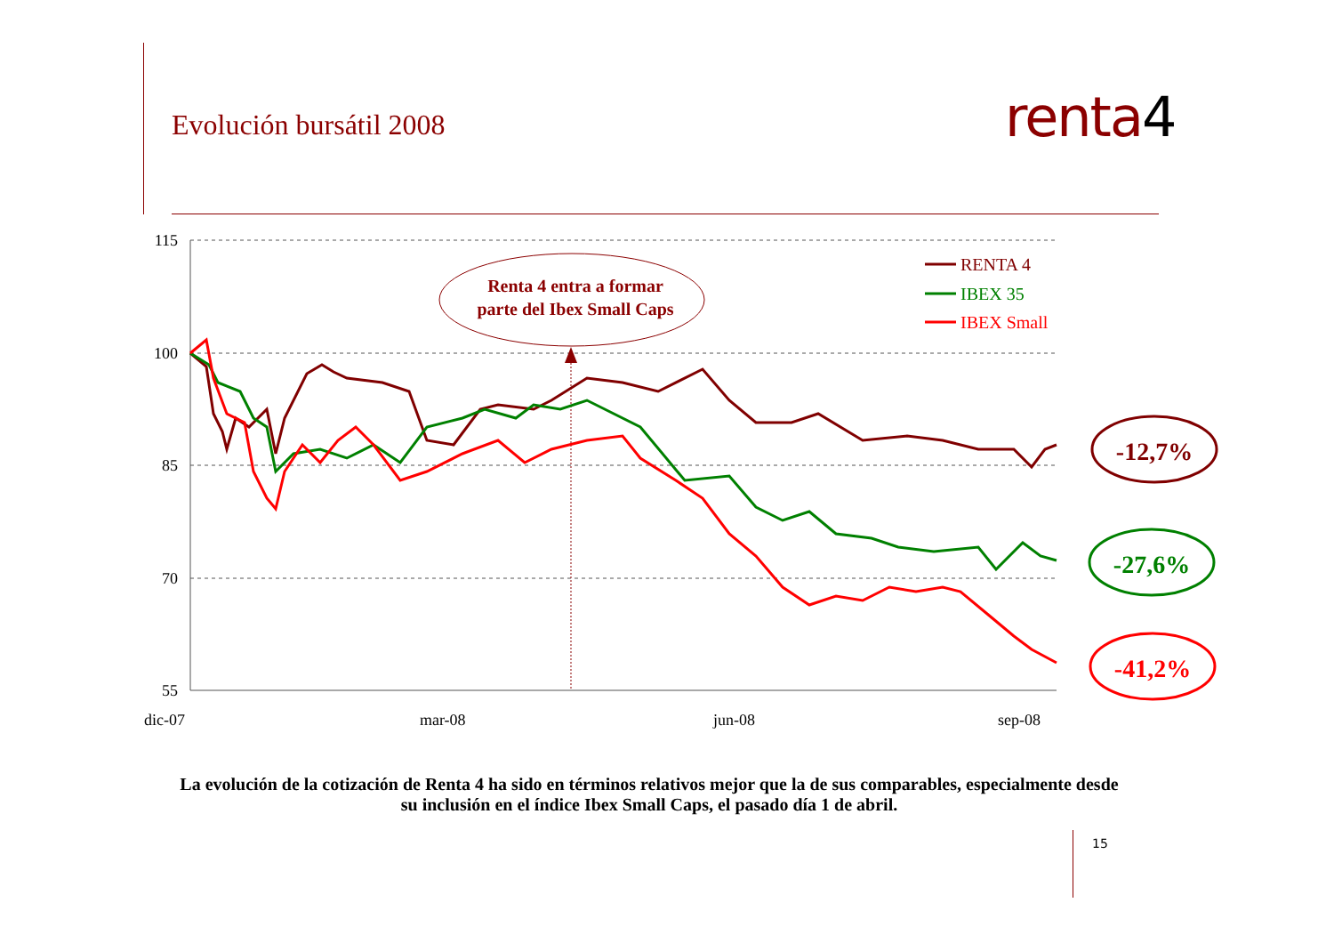Evolución bursátil 2008 renta4
115
100
85
70
55
dic-07
mar-08
jun-08
sep-08
Renta 4 entra a formar
parte del Ibex Small Caps
RENTA 4
IBEX 35
IBEX Small
-12,7%
-27,6%
-41,2%
La evolución de la cotización de Renta 4 ha sido en términos relativos mejor que la de sus comparables, especialmente desde su inclusión en el índice Ibex Small Caps, el pasado día 1 de abril.
15